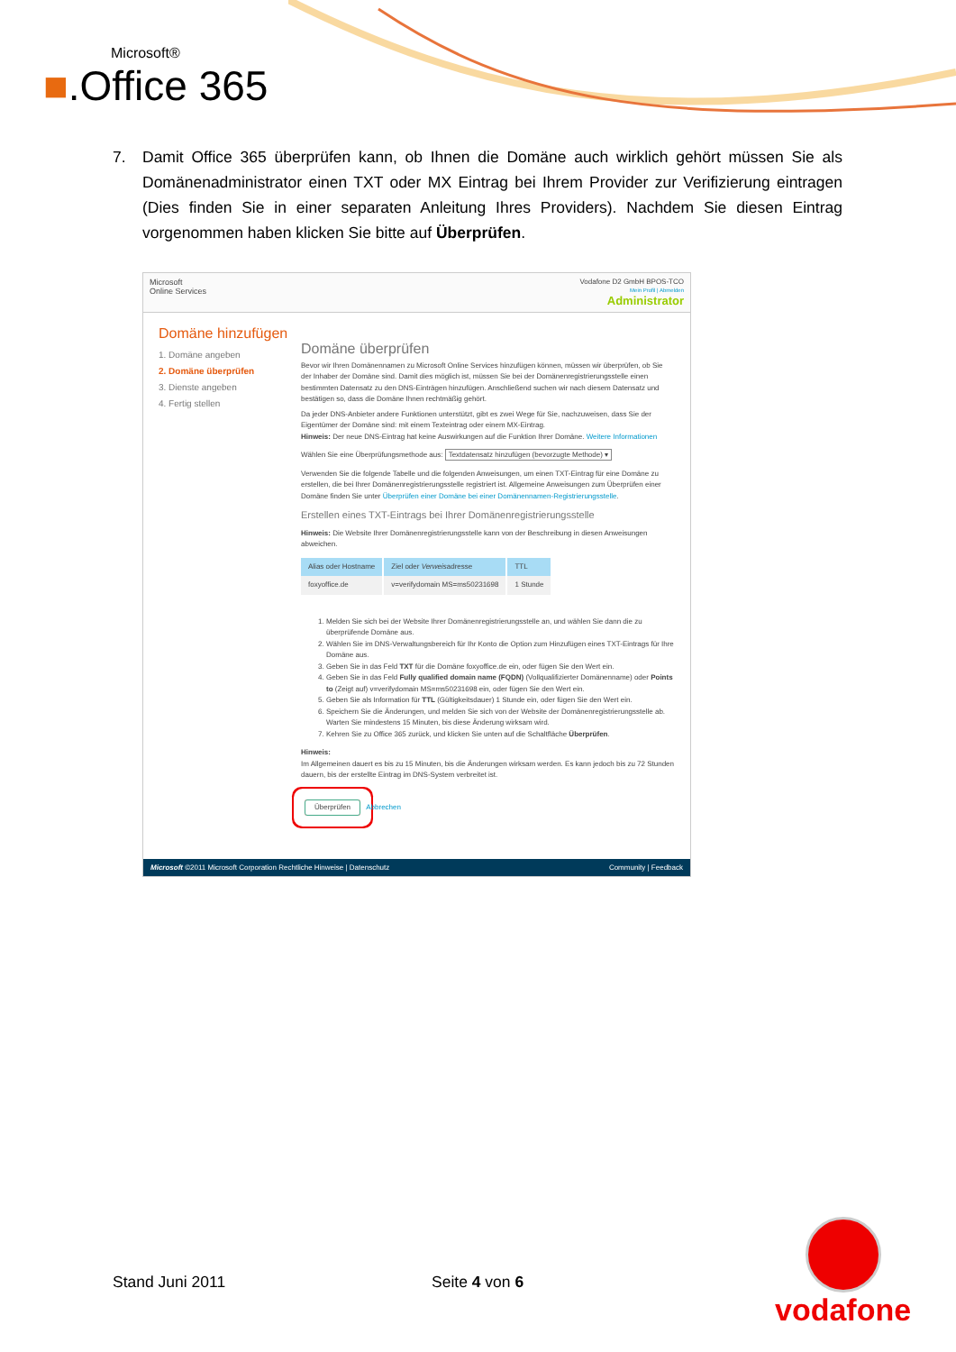Microsoft®
■.Office 365
7. Damit Office 365 überprüfen kann, ob Ihnen die Domäne auch wirklich gehört müssen Sie als Domänenadministrator einen TXT oder MX Eintrag bei Ihrem Provider zur Verifizierung eintragen (Dies finden Sie in einer separaten Anleitung Ihres Providers). Nachdem Sie diesen Eintrag vorgenommen haben klicken Sie bitte auf Überprüfen.
Microsoft
Online Services
Vodafone D2 GmbH BPOS-TCO
Mein Profil | Abmelden
Administrator
Domäne hinzufügen
1. Domäne angeben
2. Domäne überprüfen
3. Dienste angeben
4. Fertig stellen
Domäne überprüfen
Bevor wir Ihren Domänennamen zu Microsoft Online Services hinzufügen können, müssen wir überprüfen, ob Sie der Inhaber der Domäne sind. Damit dies möglich ist, müssen Sie bei der Domänenregistrierungsstelle einen bestimmten Datensatz zu den DNS-Einträgen hinzufügen. Anschließend suchen wir nach diesem Datensatz und bestätigen so, dass die Domäne Ihnen rechtmäßig gehört.
Da jeder DNS-Anbieter andere Funktionen unterstützt, gibt es zwei Wege für Sie, nachzuweisen, dass Sie der Eigentümer der Domäne sind: mit einem Texteintrag oder einem MX-Eintrag.
Hinweis: Der neue DNS-Eintrag hat keine Auswirkungen auf die Funktion Ihrer Domäne. Weitere Informationen
Wählen Sie eine Überprüfungsmethode aus: Textdatensatz hinzufügen (bevorzugte Methode) ▾
Verwenden Sie die folgende Tabelle und die folgenden Anweisungen, um einen TXT-Eintrag für eine Domäne zu erstellen, die bei Ihrer Domänenregistrierungsstelle registriert ist. Allgemeine Anweisungen zum Überprüfen einer Domäne finden Sie unter Überprüfen einer Domäne bei einer Domänennamen-Registrierungsstelle.
Erstellen eines TXT-Eintrags bei Ihrer Domänenregistrierungsstelle
Hinweis: Die Website Ihrer Domänenregistrierungsstelle kann von der Beschreibung in diesen Anweisungen abweichen.
| Alias oder Hostname | Ziel oder Verweis adresse | TTL |
| --- | --- | --- |
| foxyoffice.de | v=verifydomain MS=ms50231698 | 1 Stunde |
1. Melden Sie sich bei der Website Ihrer Domänenregistrierungsstelle an, und wählen Sie dann die zu überprüfende Domäne aus.
2. Wählen Sie im DNS-Verwaltungsbereich für Ihr Konto die Option zum Hinzufügen eines TXT-Eintrags für Ihre Domäne aus.
3. Geben Sie in das Feld TXT für die Domäne foxyoffice.de ein, oder fügen Sie den Wert ein.
4. Geben Sie in das Feld Fully qualified domain name (FQDN) (Vollqualifizierter Domänenname) oder Points to (Zeigt auf) v=verifydomain MS=ms50231698 ein, oder fügen Sie den Wert ein.
5. Geben Sie als Information für TTL (Gültigkeitsdauer) 1 Stunde ein, oder fügen Sie den Wert ein.
6. Speichern Sie die Änderungen, und melden Sie sich von der Website der Domänenregistrierungsstelle ab. Warten Sie mindestens 15 Minuten, bis diese Änderung wirksam wird.
7. Kehren Sie zu Office 365 zurück, und klicken Sie unten auf die Schaltfläche Überprüfen.
Hinweis:
Im Allgemeinen dauert es bis zu 15 Minuten, bis die Änderungen wirksam werden. Es kann jedoch bis zu 72 Stunden dauern, bis der erstellte Eintrag im DNS-System verbreitet ist.
Überprüfen Abbrechen
Microsoft ©2011 Microsoft Corporation Rechtliche Hinweise | Datenschutz Community | Feedback
Stand Juni 2011 Seite 4 von 6
vodafone